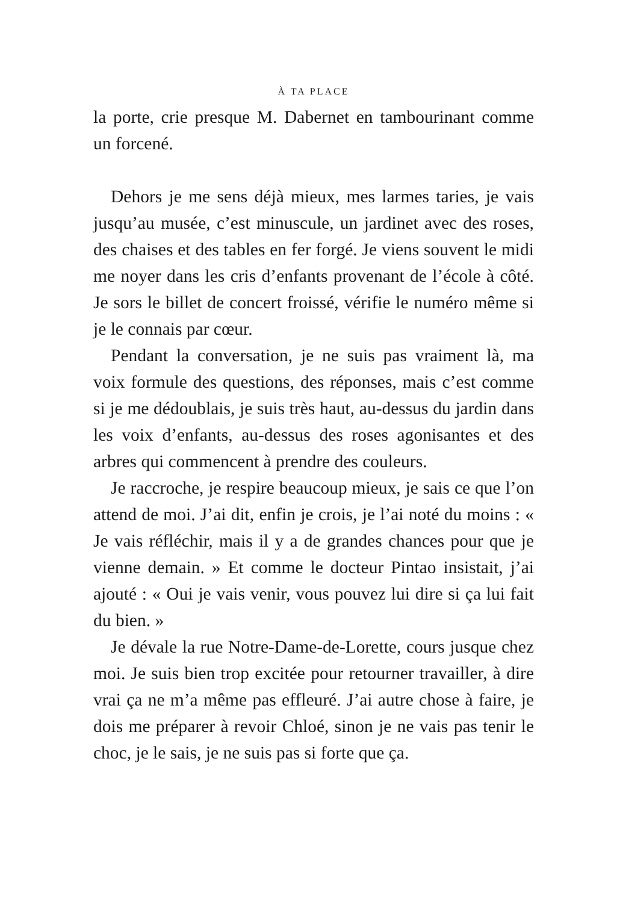À TA PLACE
la porte, crie presque M. Dabernet en tambourinant comme un forcené.
Dehors je me sens déjà mieux, mes larmes taries, je vais jusqu’au musée, c’est minuscule, un jardinet avec des roses, des chaises et des tables en fer forgé. Je viens souvent le midi me noyer dans les cris d’enfants provenant de l’école à côté. Je sors le billet de concert froissé, vérifie le numéro même si je le connais par cœur.
Pendant la conversation, je ne suis pas vraiment là, ma voix formule des questions, des réponses, mais c’est comme si je me dédoublais, je suis très haut, au-dessus du jardin dans les voix d’enfants, au-dessus des roses agonisantes et des arbres qui commencent à prendre des couleurs.
Je raccroche, je respire beaucoup mieux, je sais ce que l’on attend de moi. J’ai dit, enfin je crois, je l’ai noté du moins : « Je vais réfléchir, mais il y a de grandes chances pour que je vienne demain. » Et comme le docteur Pintao insistait, j’ai ajouté : « Oui je vais venir, vous pouvez lui dire si ça lui fait du bien. »
Je dévale la rue Notre-Dame-de-Lorette, cours jusque chez moi. Je suis bien trop excitée pour retourner travailler, à dire vrai ça ne m’a même pas effleuré. J’ai autre chose à faire, je dois me préparer à revoir Chloé, sinon je ne vais pas tenir le choc, je le sais, je ne suis pas si forte que ça.